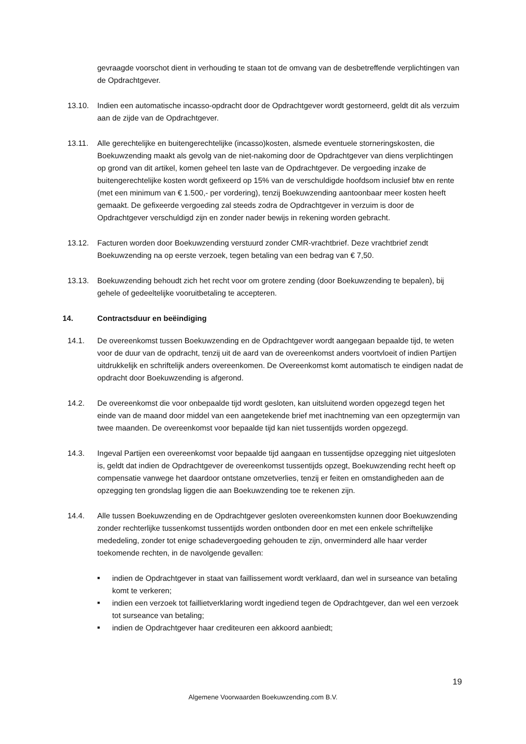gevraagde voorschot dient in verhouding te staan tot de omvang van de desbetreffende verplichtingen van de Opdrachtgever.
13.10. Indien een automatische incasso-opdracht door de Opdrachtgever wordt gestorneerd, geldt dit als verzuim aan de zijde van de Opdrachtgever.
13.11. Alle gerechtelijke en buitengerechtelijke (incasso)kosten, alsmede eventuele storneringskosten, die Boekuwzending maakt als gevolg van de niet-nakoming door de Opdrachtgever van diens verplichtingen op grond van dit artikel, komen geheel ten laste van de Opdrachtgever. De vergoeding inzake de buitengerechtelijke kosten wordt gefixeerd op 15% van de verschuldigde hoofdsom inclusief btw en rente (met een minimum van € 1.500,- per vordering), tenzij Boekuwzending aantoonbaar meer kosten heeft gemaakt. De gefixeerde vergoeding zal steeds zodra de Opdrachtgever in verzuim is door de Opdrachtgever verschuldigd zijn en zonder nader bewijs in rekening worden gebracht.
13.12. Facturen worden door Boekuwzending verstuurd zonder CMR-vrachtbrief. Deze vrachtbrief zendt Boekuwzending na op eerste verzoek, tegen betaling van een bedrag van € 7,50.
13.13. Boekuwzending behoudt zich het recht voor om grotere zending (door Boekuwzending te bepalen), bij gehele of gedeeltelijke vooruitbetaling te accepteren.
14. Contractsduur en beëindiging
14.1. De overeenkomst tussen Boekuwzending en de Opdrachtgever wordt aangegaan bepaalde tijd, te weten voor de duur van de opdracht, tenzij uit de aard van de overeenkomst anders voortvloeit of indien Partijen uitdrukkelijk en schriftelijk anders overeenkomen. De Overeenkomst komt automatisch te eindigen nadat de opdracht door Boekuwzending is afgerond.
14.2. De overeenkomst die voor onbepaalde tijd wordt gesloten, kan uitsluitend worden opgezegd tegen het einde van de maand door middel van een aangetekende brief met inachtneming van een opzegtermijn van twee maanden. De overeenkomst voor bepaalde tijd kan niet tussentijds worden opgezegd.
14.3. Ingeval Partijen een overeenkomst voor bepaalde tijd aangaan en tussentijdse opzegging niet uitgesloten is, geldt dat indien de Opdrachtgever de overeenkomst tussentijds opzegt, Boekuwzending recht heeft op compensatie vanwege het daardoor ontstane omzetverlies, tenzij er feiten en omstandigheden aan de opzegging ten grondslag liggen die aan Boekuwzending toe te rekenen zijn.
14.4. Alle tussen Boekuwzending en de Opdrachtgever gesloten overeenkomsten kunnen door Boekuwzending zonder rechterlijke tussenkomst tussentijds worden ontbonden door en met een enkele schriftelijke mededeling, zonder tot enige schadevergoeding gehouden te zijn, onverminderd alle haar verder toekomende rechten, in de navolgende gevallen:
■ indien de Opdrachtgever in staat van faillissement wordt verklaard, dan wel in surseance van betaling komt te verkeren;
■ indien een verzoek tot faillietverklaring wordt ingediend tegen de Opdrachtgever, dan wel een verzoek tot surseance van betaling;
■ indien de Opdrachtgever haar crediteuren een akkoord aanbiedt;
19
Algemene Voorwaarden Boekuwzending.com B.V.